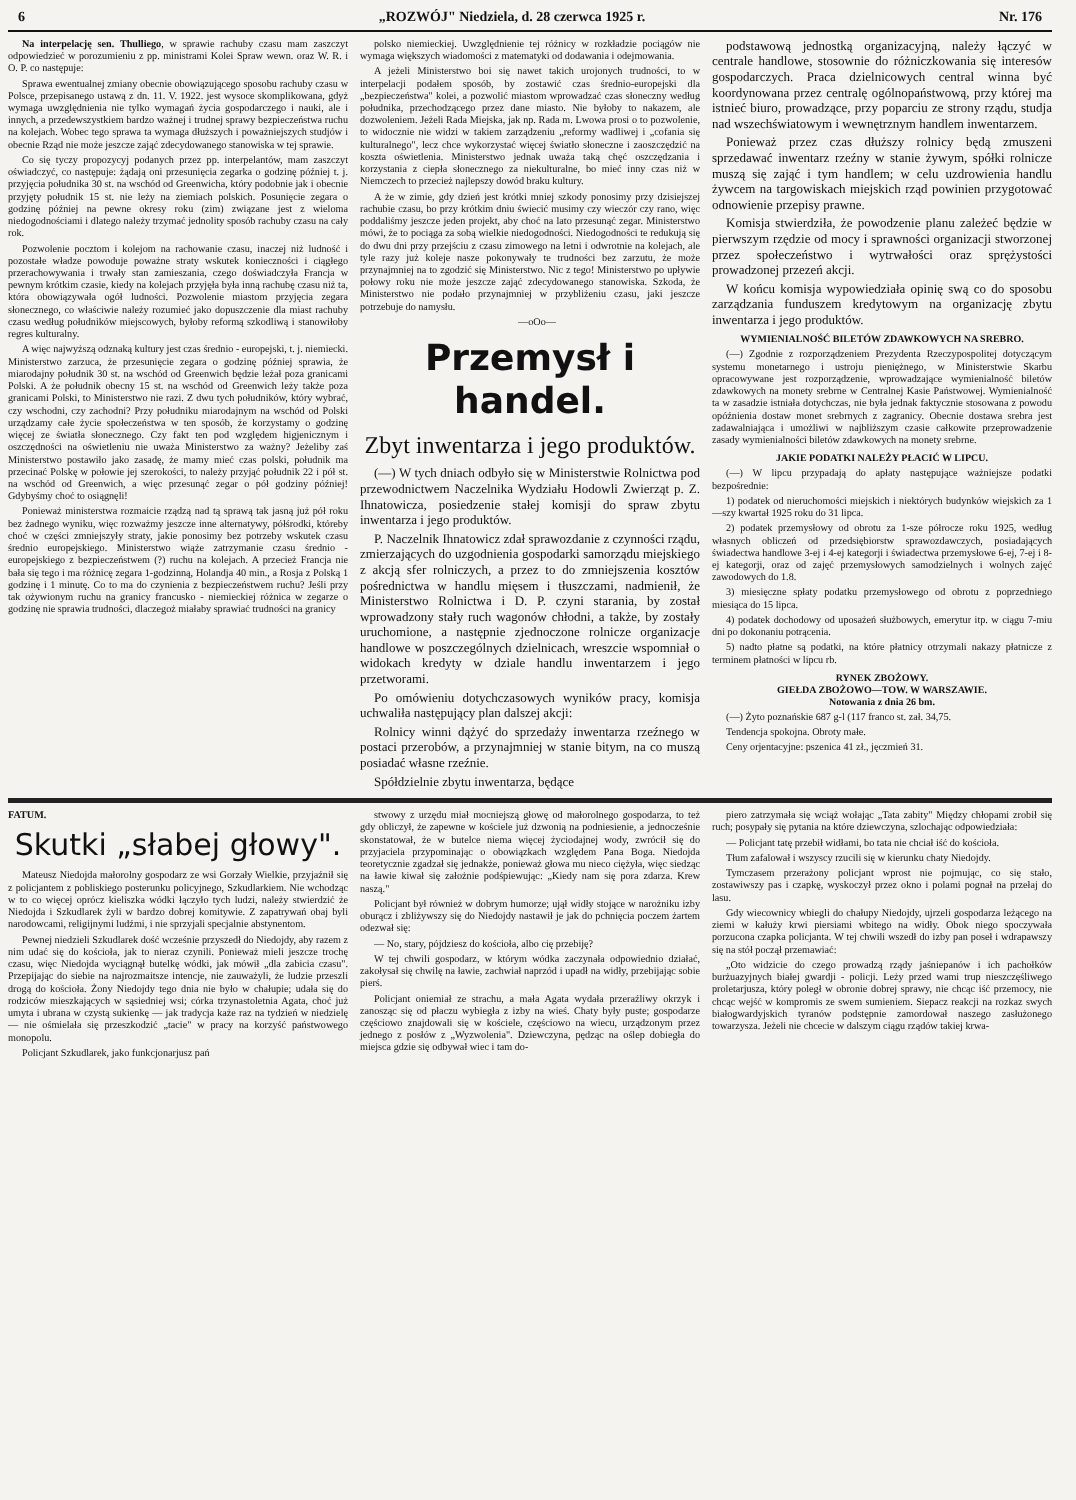6 „ROZWÓJ" Niedziela, d. 28 czerwca 1925 r. Nr. 176
Na interpelację sen. Thulliego, w sprawie rachuby czasu mam zaszczyt odpowiedzieć w porozumieniu z pp. ministrami Kolei Spraw wewn. oraz W. R. i O. P. co następuje:
Sprawa ewentualnej zmiany obecnie obowiązującego sposobu rachuby czasu w Polsce, przepisanego ustawą z dn. 11. V. 1922. jest wysoce skomplikowana, gdyż wymaga uwzględnienia nie tylko wymagań życia gospodarczego i nauki, ale i innych, a przedewszystkiem bardzo ważnej i trudnej sprawy bezpieczeństwa ruchu na kolejach. Wobec tego sprawa ta wymaga dłuższych i poważniejszych studjów i obecnie Rząd nie może jeszcze zająć zdecydowanego stanowiska w tej sprawie.
Co się tyczy propozycyj podanych przez pp. interpelantów, mam zaszczyt oświadczyć, co następuje: żądają oni przesunięcia zegarka o godzinę później t. j. przyjęcia południka 30 st. na wschód od Greenwicha, który podobnie jak i obecnie przyjęty południk 15 st. nie leży na ziemiach polskich. Posunięcie zegara o godzinę później na pewne okresy roku (zim) związane jest z wieloma niedogodnościami i dlatego należy trzymać jednolity sposób rachuby czasu na cały rok.
Pozwolenie pocztom i kolejom na rachowanie czasu, inaczej niż ludność i pozostałe władze powoduje poważne straty wskutek konieczności i ciągłego przerachowywania i trwały stan zamieszania, czego doświadczyła Francja w pewnym krótkim czasie, kiedy na kolejach przyjęła była inną rachubę czasu niż ta, która obowiązywała ogół ludności. Pozwolenie miastom przyjęcia zegara słonecznego, co właściwie należy rozumieć jako dopuszczenie dla miast rachuby czasu według południków miejscowych, byłoby reformą szkodliwą i stanowiłoby regres kulturalny.
A więc najwyższą odznaką kultury jest czas średnio - europejski, t. j. niemiecki. Ministerstwo zarzuca, że przesunięcie zegara o godzinę później sprawia, że miarodajny południk 30 st. na wschód od Greenwich będzie leżał poza granicami Polski. A że południk obecny 15 st. na wschód od Greenwich leży także poza granicami Polski, to Ministerstwo nie razi. Z dwu tych południków, który wybrać, czy wschodni, czy zachodni? Przy południku miarodajnym na wschód od Polski urządzamy całe życie społeczeństwa w ten sposób, że korzystamy o godzinę więcej ze światła słonecznego. Czy fakt ten pod względem higjenicznym i oszczędności na oświetleniu nie uważa Ministerstwo za ważny? Jeżeliby zaś Ministerstwo postawiło jako zasadę, że mamy mieć czas polski, południk ma przecinać Polskę w połowie jej szerokości, to należy przyjąć południk 22 i pół st. na wschód od Greenwich, a więc przesunąć zegar o pół godziny później! Gdybyśmy choć to osiągnęli!
Ponieważ ministerstwa rozmaicie rządzą nad tą sprawą tak jasną już pół roku bez żadnego wyniku, więc rozważmy jeszcze inne alternatywy, półśrodki, któreby choć w części zmniejszyły straty, jakie ponosimy bez potrzeby wskutek czasu średnio europejskiego. Ministerstwo wiąże zatrzymanie czasu średnio - europejskiego z bezpieczeństwem (?) ruchu na kolejach. A przecież Francja nie bała się tego i ma różnicę zegara 1-godzinną, Holandja 40 min., a Rosja z Polską 1 godzinę i 1 minutę. Co to ma do czynienia z bezpieczeństwem ruchu? Jeśli przy tak ożywionym ruchu na granicy francusko - niemieckiej różnica w zegarze o godzinę nie sprawia trudności, dlaczegoż miałaby sprawiać trudności na granicy
polsko niemieckiej. Uwzględnienie tej różnicy w rozkładzie pociągów nie wymaga większych wiadomości z matematyki od dodawania i odejmowania.
A jeżeli Ministerstwo boi się nawet takich urojonych trudności, to w interpelacji podałem sposób, by zostawić czas średnio-europejski dla „bezpieczeństwa" kolei, a pozwolić miastom wprowadzać czas słoneczny według południka, przechodzącego przez dane miasto. Nie byłoby to nakazem, ale dozwoleniem. Jeżeli Rada Miejska, jak np. Rada m. Lwowa prosi o to pozwolenie, to widocznie nie widzi w takiem zarządzeniu „reformy wadliwej i „cofania się kulturalnego", lecz chce wykorzystać więcej światło słoneczne i zaoszczędzić na koszta oświetlenia. Ministerstwo jednak uważa taką chęć oszczędzania i korzystania z ciepła słonecznego za niekulturalne, bo mieć inny czas niż w Niemczech to przecież najlepszy dowód braku kultury.
A że w zimie, gdy dzień jest krótki mniej szkody ponosimy przy dzisiejszej rachubie czasu, bo przy krótkim dniu świecić musimy czy wieczór czy rano, więc poddaliśmy jeszcze jeden projekt, aby choć na lato przesunąć zegar. Ministerstwo mówi, że to pociąga za sobą wielkie niedogodności. Niedogodności te redukują się do dwu dni przy przejściu z czasu zimowego na letni i odwrotnie na kolejach, ale tyle razy już koleje nasze pokonywały te trudności bez zarzutu, że może przynajmniej na to zgodzić się Ministerstwo. Nic z tego! Ministerstwo po upływie połowy roku nie może jeszcze zająć zdecydowanego stanowiska. Szkoda, że Ministerstwo nie podało przynajmniej w przybliżeniu czasu, jaki jeszcze potrzebuje do namysłu.
—oOo—
Przemysł i handel.
Zbyt inwentarza i jego produktów.
(—) W tych dniach odbyło się w Ministerstwie Rolnictwa pod przewodnictwem Naczelnika Wydziału Hodowli Zwierząt p. Z. Ihnatowicza, posiedzenie stałej komisji do spraw zbytu inwentarza i jego produktów.
P. Naczelnik Ihnatowicz zdał sprawozdanie z czynności rządu, zmierzających do uzgodnienia gospodarki samorządu miejskiego z akcją sfer rolniczych, a przez to do zmniejszenia kosztów pośrednictwa w handlu mięsem i tłuszczami, nadmienił, że Ministerstwo Rolnictwa i D. P. czyni starania, by został wprowadzony stały ruch wagonów chłodni, a także, by zostały uruchomione, a następnie zjednoczone rolnicze organizacje handlowe w poszczególnych dzielnicach, wreszcie wspomniał o widokach kredyty w dziale handlu inwentarzem i jego przetworami.
Po omówieniu dotychczasowych wyników pracy, komisja uchwaliła następujący plan dalszej akcji:
Rolnicy winni dążyć do sprzedaży inwentarza rzeźnego w postaci przerobów, a przynajmniej w stanie bitym, na co muszą posiadać własne rzeźnie.
Spółdzielnie zbytu inwentarza, będące
podstawową jednostką organizacyjną, należy łączyć w centrale handlowe, stosownie do różniczkowania się interesów gospodarczych. Praca dzielnicowych central winna być koordynowana przez centralę ogólnopaństwową, przy której ma istnieć biuro, prowadzące, przy poparciu ze strony rządu, studja nad wszechświatowym i wewnętrznym handlem inwentarzem.
Ponieważ przez czas dłuższy rolnicy będą zmuszeni sprzedawać inwentarz rzeźny w stanie żywym, spółki rolnicze muszą się zająć i tym handlem; w celu uzdrowienia handlu żywcem na targowiskach miejskich rząd powinien przygotować odnowienie przepisy prawne.
Komisja stwierdziła, że powodzenie planu zależeć będzie w pierwszym rzędzie od mocy i sprawności organizacji stworzonej przez społeczeństwo i wytrwałości oraz sprężystości prowadzonej przezeń akcji.
W końcu komisja wypowiedziała opinię swą co do sposobu zarządzania funduszem kredytowym na organizację zbytu inwentarza i jego produktów.
WYMIENIALNOŚĆ BILETÓW ZDAWKOWYCH NA SREBRO.
(—) Zgodnie z rozporządzeniem Prezydenta Rzeczypospolitej dotyczącym systemu monetarnego i ustroju pieniężnego, w Ministerstwie Skarbu opracowywane jest rozporządzenie, wprowadzające wymienialność biletów zdawkowych na monety srebrne w Centralnej Kasie Państwowej. Wymienialność ta w zasadzie istniała dotychczas, nie była jednak faktycznie stosowana z powodu opóźnienia dostaw monet srebrnych z zagranicy. Obecnie dostawa srebra jest zadawalniająca i umożliwi w najbliższym czasie całkowite przeprowadzenie zasady wymienialności biletów zdawkowych na monety srebrne.
JAKIE PODATKI NALEŻY PŁACIĆ W LIPCU.
(—) W lipcu przypadają do apłaty następujące ważniejsze podatki bezpośrednie:
1) podatek od nieruchomości miejskich i niektórych budynków wiejskich za 1—szy kwartał 1925 roku do 31 lipca.
2) podatek przemysłowy od obrotu za 1-sze półrocze roku 1925, według własnych obliczeń od przedsiębiorstw sprawozdawczych, posiadających świadectwa handlowe 3-ej i 4-ej kategorji i świadectwa przemysłowe 6-ej, 7-ej i 8-ej kategorji, oraz od zajęć przemysłowych samodzielnych i wolnych zajęć zawodowych do 1.8.
3) miesięczne spłaty podatku przemysłowego od obrotu z poprzedniego miesiąca do 15 lipca.
4) podatek dochodowy od uposażeń służbowych, emerytur itp. w ciągu 7-miu dni po dokonaniu potrącenia.
5) nadto płatne są podatki, na które płatnicy otrzymali nakazy płatnicze z terminem płatności w lipcu rb.
RYNEK ZBOŻOWY.
GIEŁDA ZBOŻOWO—TOW. W WARSZAWIE.
Notowania z dnia 26 bm.
(—) Żyto poznańskie 687 g-l (117 franco st. zał. 34,75.
Tendencja spokojna. Obroty małe.
Ceny orjentacyjne: pszenica 41 zł., jęczmień 31.
FATUM.
Skutki „słabej głowy".
Mateusz Niedojda małorolny gospodarz ze wsi Gorzały Wielkie, przyjaźnił się z policjantem z pobliskiego posterunku policyjnego, Szkudlarkiem. Nie wchodząc w to co więcej oprócz kieliszka wódki łączyło tych ludzi, należy stwierdzić że Niedojda i Szkudlarek żyli w bardzo dobrej komitywie. Z zapatrywań obaj byli narodowcami, religijnymi ludźmi, i nie sprzyjali specjalnie abstynentom.
Pewnej niedzieli Szkudlarek dość wcześnie przyszedł do Niedojdy, aby razem z nim udać się do kościoła, jak to nieraz czynili. Ponieważ mieli jeszcze trochę czasu, więc Niedojda wyciągnął butelkę wódki, jak mówił „dla zabicia czasu". Przepijając do siebie na najrozmaitsze intencje, nie zauważyli, że ludzie przeszli drogą do kościoła. Żony Niedojdy tego dnia nie było w chałupie; udała się do rodziców mieszkających w sąsiedniej wsi; córka trzynastoletnia Agata, choć już umyta i ubrana w czystą sukienkę — jak tradycja każe raz na tydzień w niedzielę — nie ośmielała się przeszkodzić „tacie" w pracy na korzyść państwowego monopolu.
Policjant Szkudlarek, jako funkcjonarjusz pań
stwowy z urzędu miał mocniejszą głowę od małorolnego gospodarza, to też gdy obliczył, że zapewne w kościele już dzwonią na podniesienie, a jednocześnie skonstatował, że w butelce niema więcej życiodajnej wody, zwrócił się do przyjaciela przypominając o obowiązkach względem Pana Boga. Niedojda teoretycznie zgadzał się jednakże, ponieważ głowa mu nieco ciężyła, więc siedząc na ławie kiwał się założnie podśpiewując: „Kiedy nam się pora zdarza. Krew naszą."
Policjant był również w dobrym humorze; ujął widły stojące w narożniku izby oburącz i zbliżywszy się do Niedojdy nastawił je jak do pchnięcia poczem żartem odezwał się:
— No, stary, pójdziesz do kościoła, albo cię przebiję?
W tej chwili gospodarz, w którym wódka zaczynała odpowiednio działać, zakołysał się chwilę na ławie, zachwiał naprzód i upadł na widły, przebijając sobie pierś.
Policjant oniemiał ze strachu, a mała Agata wydała przeraźliwy okrzyk i zanosząc się od płaczu wybiegła z izby na wieś. Chaty były puste; gospodarze częściowo znajdowali się w kościele, częściowo na wiecu, urządzonym przez jednego z posłów z „Wyzwolenia". Dziewczyna, pędząc na oślep dobiegła do miejsca gdzie się odbywał wiec i tam do-
piero zatrzymała się wciąż wołając „Tata zabity" Między chłopami zrobił się ruch; posypały się pytania na które dziewczyna, szlochając odpowiedziała:
— Policjant tatę przebił widłami, bo tata nie chciał iść do kościoła.
Tłum zafalował i wszyscy rzucili się w kierunku chaty Niedojdy.
Tymczasem przerażony policjant wprost nie pojmując, co się stało, zostawiwszy pas i czapkę, wyskoczył przez okno i polami pognał na przełaj do lasu.
Gdy wiecownicy wbiegli do chałupy Niedojdy, ujrzeli gospodarza leżącego na ziemi w kałuży krwi piersiami wbitego na widły. Obok niego spoczywała porzucona czapka policjanta. W tej chwili wszedł do izby pan poseł i wdrapawszy się na stół począł przemawiać:
„Oto widzicie do czego prowadzą rządy jaśniepanów i ich pachołków burżuazyjnych białej gwardji - policji. Leży przed wami trup nieszczęśliwego proletarjusza, który poległ w obronie dobrej sprawy, nie chcąc iść przemocy, nie chcąc wejść w kompromis ze swem sumieniem. Siepacz reakcji na rozkaz swych białogwardyjskich tyranów podstępnie zamordował naszego zasłużonego towarzysza. Jeżeli nie chcecie w dalszym ciągu rządów takiej krwa-